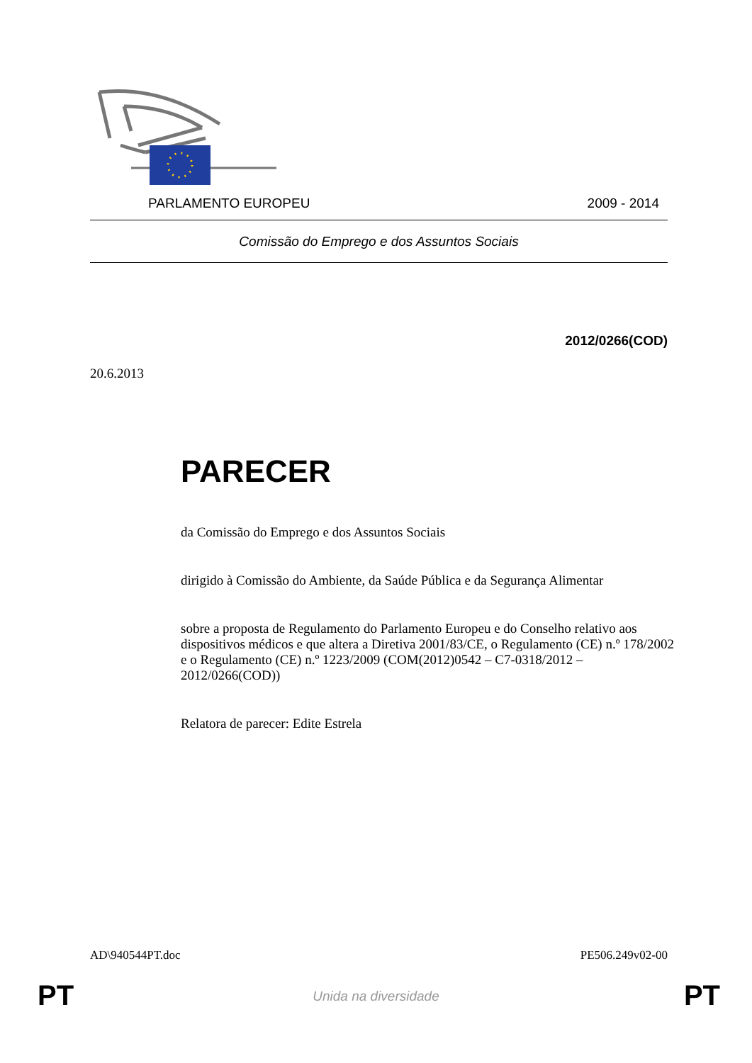PARLAMENTO EUROPEU 2009 - 2014
Comissão do Emprego e dos Assuntos Sociais
2012/0266(COD)
20.6.2013
PARECER
da Comissão do Emprego e dos Assuntos Sociais
dirigido à Comissão do Ambiente, da Saúde Pública e da Segurança Alimentar
sobre a proposta de Regulamento do Parlamento Europeu e do Conselho relativo aos dispositivos médicos e que altera a Diretiva 2001/83/CE, o Regulamento (CE) n.º 178/2002 e o Regulamento (CE) n.º 1223/2009 (COM(2012)0542 – C7-0318/2012 – 2012/0266(COD))
Relatora de parecer: Edite Estrela
AD\940544PT.doc PE506.249v02-00
PT
Unida na diversidade PT